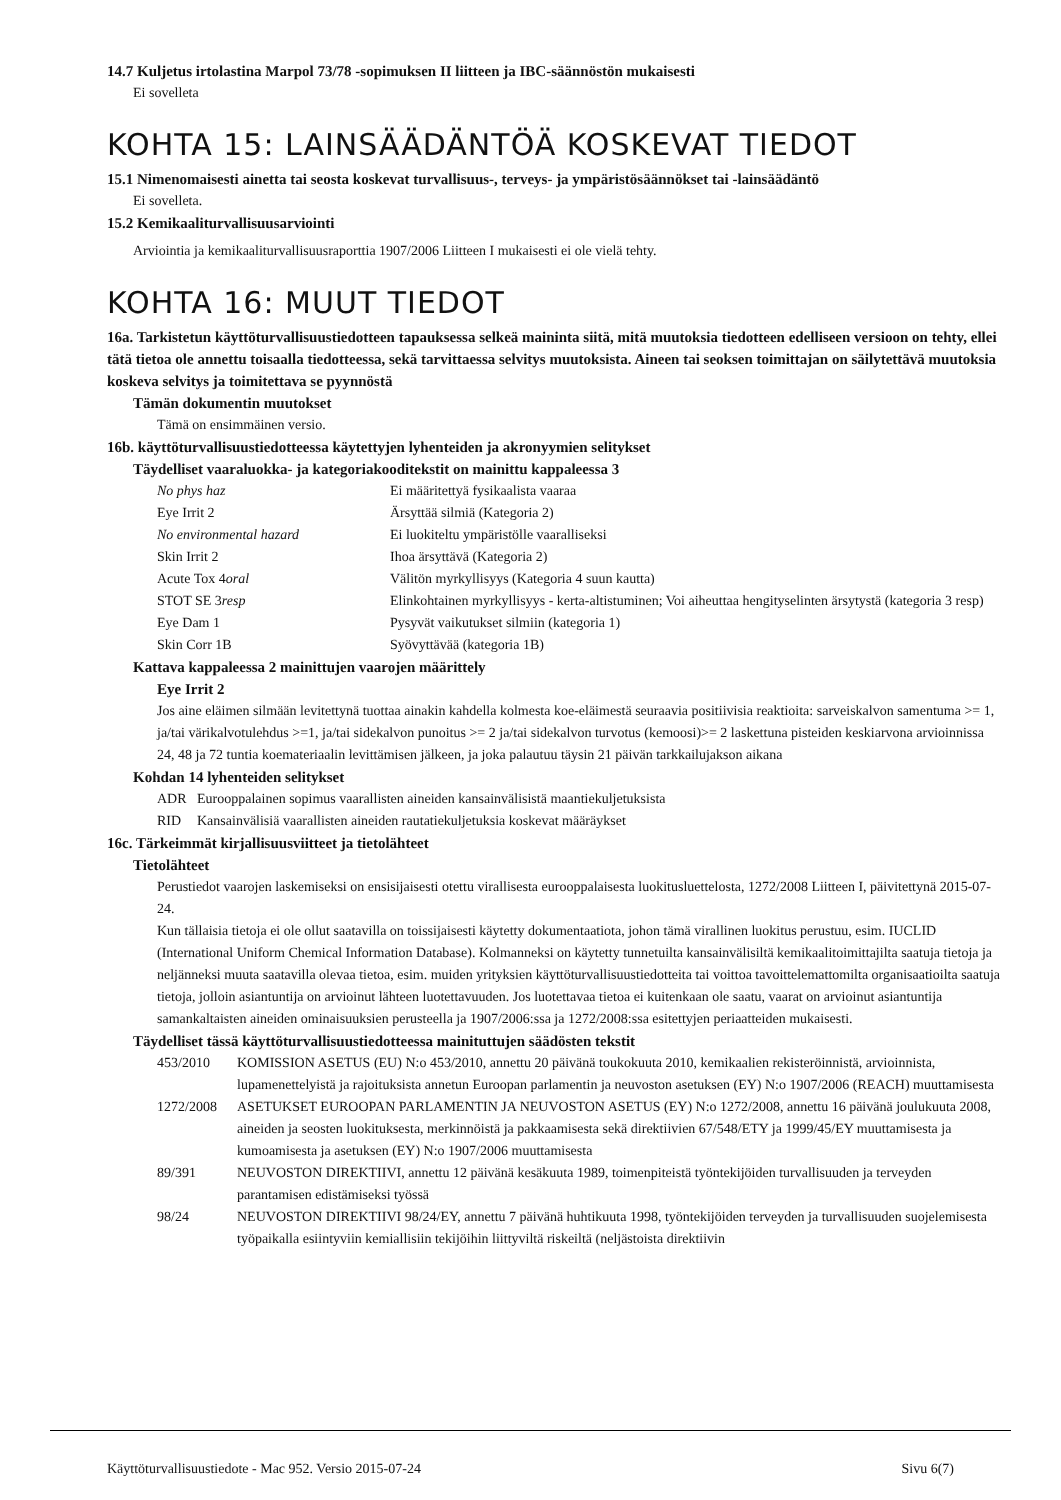14.7 Kuljetus irtolastina Marpol 73/78 -sopimuksen II liitteen ja IBC-säännöstön mukaisesti
Ei sovelleta
KOHTA 15: LAINSÄÄDÄNTÖÄ KOSKEVAT TIEDOT
15.1 Nimenomaisesti ainetta tai seosta koskevat turvallisuus-, terveys- ja ympäristösäännökset tai -lainsäädäntö
Ei sovelleta.
15.2 Kemikaaliturvallisuusarviointi
Arviointia ja kemikaaliturvallisuusraporttia 1907/2006 Liitteen I mukaisesti ei ole vielä tehty.
KOHTA 16: MUUT TIEDOT
16a. Tarkistetun käyttöturvallisuustiedotteen tapauksessa selkeä maininta siitä, mitä muutoksia tiedotteen edelliseen versioon on tehty, ellei tätä tietoa ole annettu toisaalla tiedotteessa, sekä tarvittaessa selvitys muutoksista. Aineen tai seoksen toimittajan on säilytettävä muutoksia koskeva selvitys ja toimitettava se pyynnöstä
Tämän dokumentin muutokset
Tämä on ensimmäinen versio.
16b. käyttöturvallisuustiedotteessa käytettyjen lyhenteiden ja akronyymien selitykset
Täydelliset vaaraluokka- ja kategoriakooditekstit on mainittu kappaleessa 3
| No phys haz | Ei määritettyä fysikaalista vaaraa |
| Eye Irrit 2 | Ärsyttää silmiä (Kategoria 2) |
| No environmental hazard | Ei luokiteltu ympäristölle vaaralliseksi |
| Skin Irrit 2 | Ihoa ärsyttävä (Kategoria 2) |
| Acute Tox 4 oral | Välitön myrkyllisyys (Kategoria 4 suun kautta) |
| STOT SE 3 resp | Elinkohtainen myrkyllisyys - kerta-altistuminen; Voi aiheuttaa hengityselinten ärsytystä (kategoria 3 resp) |
| Eye Dam 1 | Pysyvät vaikutukset silmiin (kategoria 1) |
| Skin Corr 1B | Syövyttävää (kategoria 1B) |
Kattava kappaleessa 2 mainittujen vaarojen määrittely
Eye Irrit 2
Jos aine eläimen silmään levitettynä tuottaa ainakin kahdella kolmesta koe-eläimestä seuraavia positiivisia reaktioita: sarveiskalvon samentuma >= 1, ja/tai värikalvotulehdus >=1, ja/tai sidekalvon punoitus >= 2 ja/tai sidekalvon turvotus (kemoosi)>= 2 laskettuna pisteiden keskiarvona arvioinnissa 24, 48 ja 72 tuntia koemateriaalin levittämisen jälkeen, ja joka palautuu täysin 21 päivän tarkkailujakson aikana
Kohdan 14 lyhenteiden selitykset
| ADR | Eurooppalainen sopimus vaarallisten aineiden kansainvälisistä maantiekuljetuksista |
| RID | Kansainvälisiä vaarallisten aineiden rautatiekuljetuksia koskevat määräykset |
16c. Tärkeimmät kirjallisuusviitteet ja tietolähteet
Tietolähteet
Perustiedot vaarojen laskemiseksi on ensisijaisesti otettu virallisesta eurooppalaisesta luokitusluettelosta, 1272/2008 Liitteen I, päivitettynä 2015-07-24.
Kun tällaisia tietoja ei ole ollut saatavilla on toissijaisesti käytetty dokumentaatiota, johon tämä virallinen luokitus perustuu, esim. IUCLID (International Uniform Chemical Information Database). Kolmanneksi on käytetty tunnetuilta kansainvälisiltä kemikaalitoimittajilta saatuja tietoja ja neljänneksi muuta saatavilla olevaa tietoa, esim. muiden yrityksien käyttöturvallisuustiedotteita tai voittoa tavoittelemattomilta organisaatioilta saatuja tietoja, jolloin asiantuntija on arvioinut lähteen luotettavuuden. Jos luotettavaa tietoa ei kuitenkaan ole saatu, vaarat on arvioinut asiantuntija samankaltaisten aineiden ominaisuuksien perusteella ja 1907/2006:ssa ja 1272/2008:ssa esitettyjen periaatteiden mukaisesti.
Täydelliset tässä käyttöturvallisuustiedotteessa mainituttujen säädösten tekstit
| 453/2010 | KOMISSION ASETUS (EU) N:o 453/2010, annettu 20 päivänä toukokuuta 2010, kemikaalien rekisteröinnistä, arvioinnista, lupamenettelyistä ja rajoituksista annetun Euroopan parlamentin ja neuvoston asetuksen (EY) N:o 1907/2006 (REACH) muuttamisesta |
| 1272/2008 | ASETUKSET EUROOPAN PARLAMENTIN JA NEUVOSTON ASETUS (EY) N:o 1272/2008, annettu 16 päivänä joulukuuta 2008, aineiden ja seosten luokituksesta, merkinnöistä ja pakkaamisesta sekä direktiivien 67/548/ETY ja 1999/45/EY muuttamisesta ja kumoamisesta ja asetuksen (EY) N:o 1907/2006 muuttamisesta |
| 89/391 | NEUVOSTON DIREKTIIVI, annettu 12 päivänä kesäkuuta 1989, toimenpiteistä työntekijöiden turvallisuuden ja terveyden parantamisen edistämiseksi työssä |
| 98/24 | NEUVOSTON DIREKTIIVI 98/24/EY, annettu 7 päivänä huhtikuuta 1998, työntekijöiden terveyden ja turvallisuuden suojelemisesta työpaikalla esiintyviin kemiallisiin tekijöihin liittyviltä riskeiltä (neljästoista direktiivin |
Käyttöturvallisuustiedote - Mac 952. Versio 2015-07-24 Sivu 6(7)